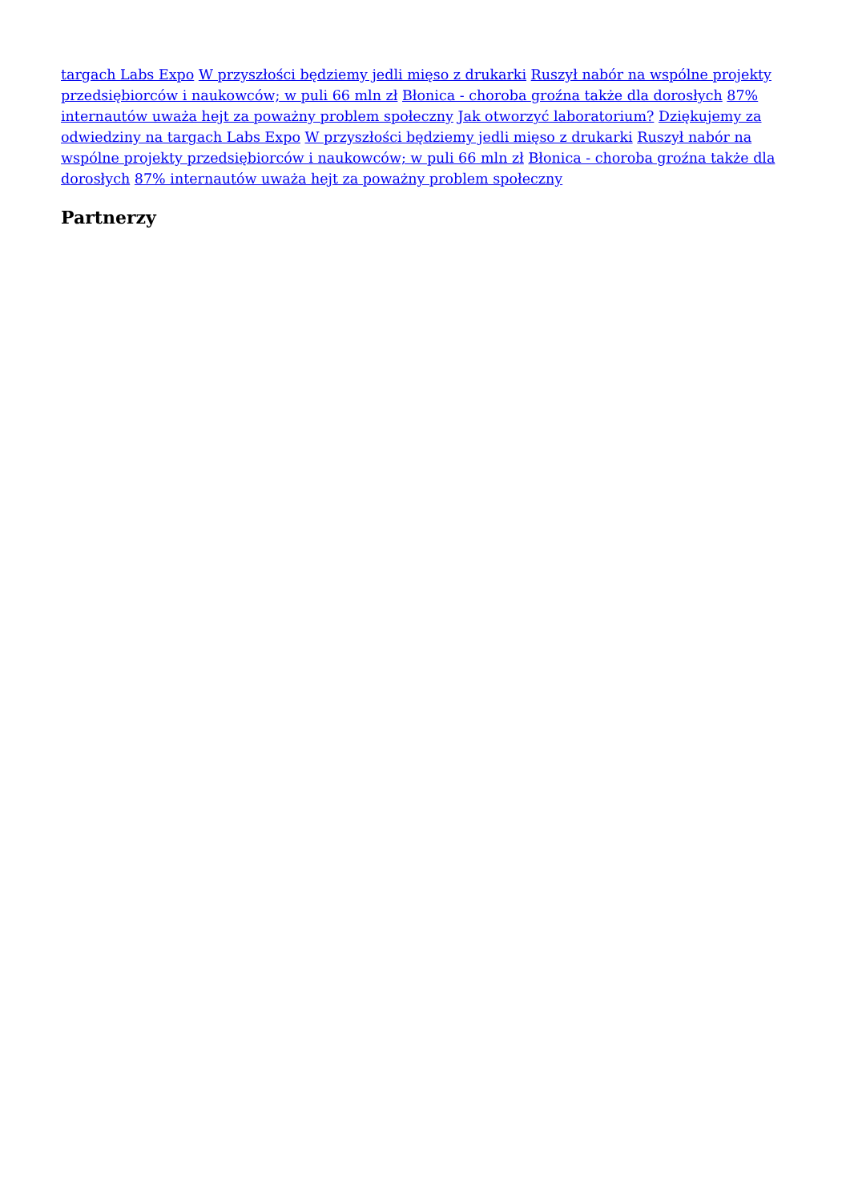targach Labs Expo W przyszłości będziemy jedli mięso z drukarki Ruszył nabór na wspólne projekty przedsiębiorców i naukowców; w puli 66 mln zł Błonica - choroba groźna także dla dorosłych 87% internautów uważa hejt za poważny problem społeczny Jak otworzyć laboratorium? Dziękujemy za odwiedziny na targach Labs Expo W przyszłości będziemy jedli mięso z drukarki Ruszył nabór na wspólne projekty przedsiębiorców i naukowców; w puli 66 mln zł Błonica - choroba groźna także dla dorosłych 87% internautów uważa hejt za poważny problem społeczny
Partnerzy